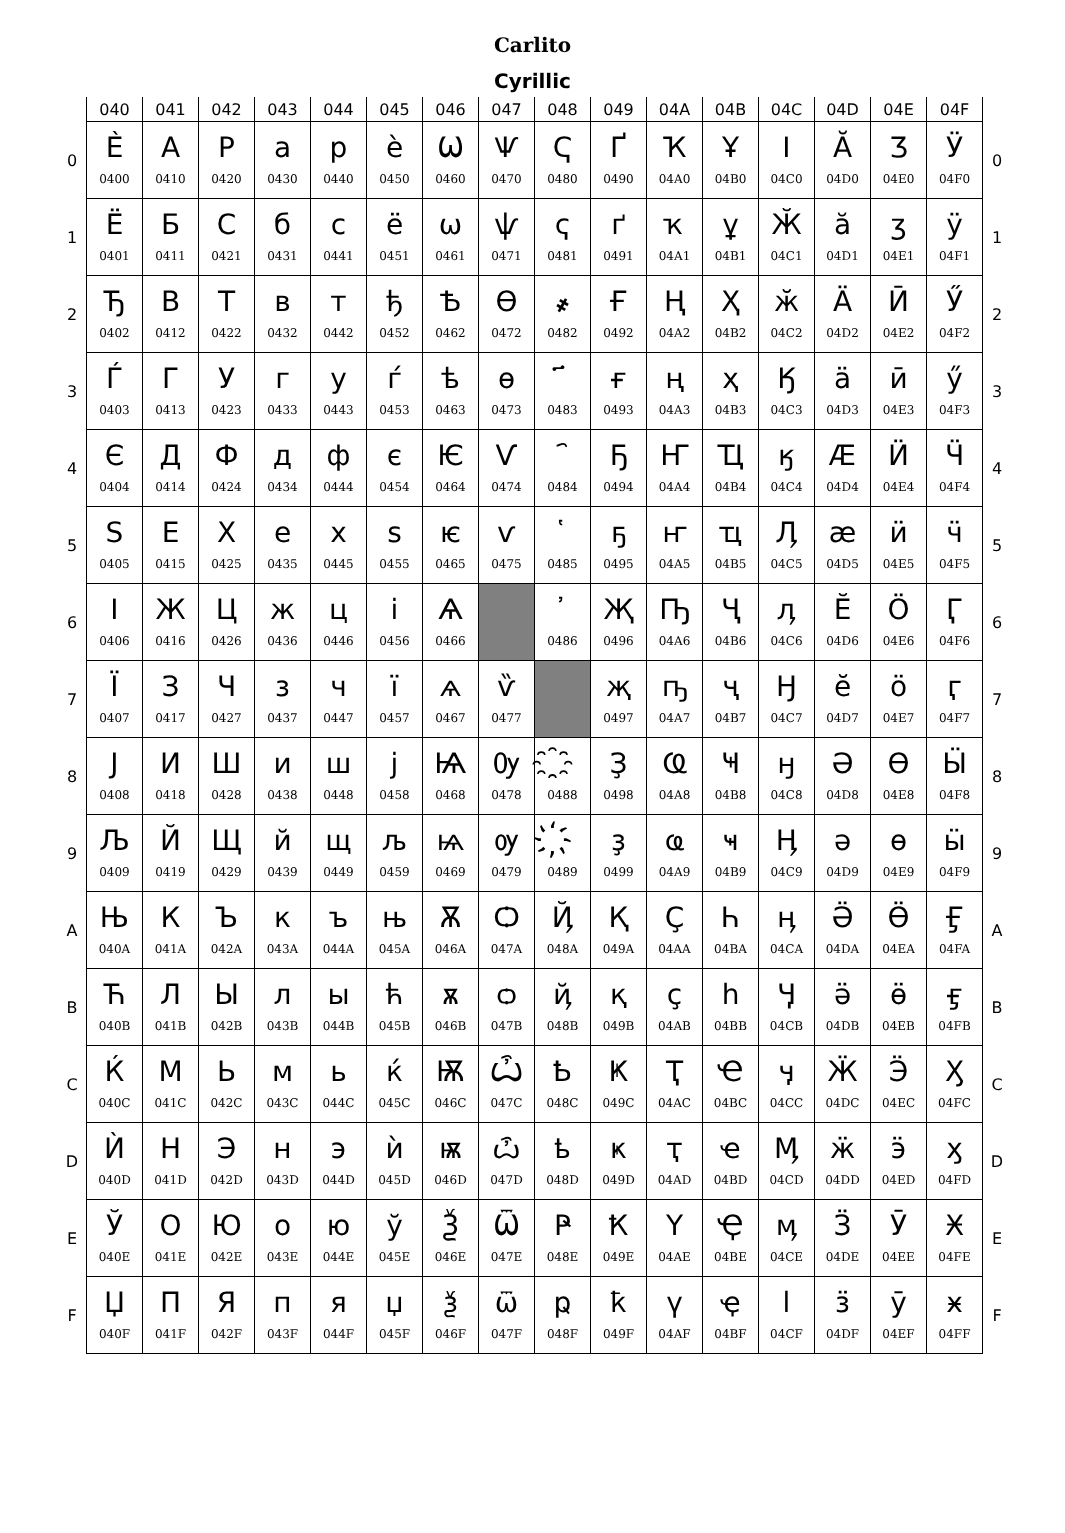Carlito
Cyrillic
| | 040 | 041 | 042 | 043 | 044 | 045 | 046 | 047 | 048 | 049 | 04A | 04B | 04C | 04D | 04E | 04F | |
| 0 | Ѐ 0400 | А 0410 | Р 0420 | а 0430 | р 0440 | ѐ 0450 | Ѡ 0460 | Ѱ 0470 | Ҁ 0480 | Ґ 0490 | Ҡ 04A0 | Ұ 04B0 | Ӏ 04C0 | Ӑ 04D0 | Ӡ 04E0 | Ӱ 04F0 | 0 |
| 1 | Ё 0401 | Б 0411 | С 0421 | б 0431 | с 0441 | ё 0451 | ѡ 0461 | ѱ 0471 | ҁ 0481 | ґ 0491 | ҡ 04A1 | ұ 04B1 | Ӂ 04C1 | ӑ 04D1 | ӡ 04E1 | ӱ 04F1 | 1 |
| 2 | Ђ 0402 | В 0412 | Т 0422 | в 0432 | т 0442 | ђ 0452 | Ѣ 0462 | Ѳ 0472 | ҂ 0482 | Ғ 0492 | Ң 04A2 | Ҳ 04B2 | ӂ 04C2 | Ӓ 04D2 | Ӣ 04E2 | Ӳ 04F2 | 2 |
| 3 | Ѓ 0403 | Г 0413 | У 0423 | г 0433 | у 0443 | ѓ 0453 | ѣ 0463 | ѳ 0473 | ҃ 0483 | ғ 0493 | ң 04A3 | ҳ 04B3 | Ӄ 04C3 | ӓ 04D3 | ӣ 04E3 | ӳ 04F3 | 3 |
| 4 | Є 0404 | Д 0414 | Ф 0424 | д 0434 | ф 0444 | є 0454 | Ѥ 0464 | Ѵ 0474 | ҄ 0484 | Ҕ 0494 | Ҥ 04A4 | Ҵ 04B4 | ӄ 04C4 | Ӕ 04D4 | Ӥ 04E4 | Ӵ 04F4 | 4 |
| 5 | Ѕ 0405 | Е 0415 | Х 0425 | е 0435 | х 0445 | ѕ 0455 | ѥ 0465 | ѵ 0475 | ҅ 0485 | ҕ 0495 | ҥ 04A5 | ҵ 04B5 | Ӆ 04C5 | ӕ 04D5 | ӥ 04E5 | ӵ 04F5 | 5 |
| 6 | І 0406 | Ж 0416 | Ц 0426 | ж 0436 | ц 0446 | і 0456 | Ѧ 0466 | | ҆ 0486 | Җ 0496 | Ҧ 04A6 | Ҷ 04B6 | ӆ 04C6 | Ӗ 04D6 | Ӧ 04E6 | Ӷ 04F6 | 6 |
| 7 | Ї 0407 | З 0417 | Ч 0427 | з 0437 | ч 0447 | ї 0457 | ѧ 0467 | ѷ 0477 | | җ 0497 | ҧ 04A7 | ҷ 04B7 | Ӈ 04C7 | ӗ 04D7 | ӧ 04E7 | ӷ 04F7 | 7 |
| 8 | Ј 0408 | И 0418 | Ш 0428 | и 0438 | ш 0448 | ј 0458 | Ѩ 0468 | Ѹ 0478 | ҈ 0488 | Ҙ 0498 | Ҩ 04A8 | Ҹ 04B8 | ӈ 04C8 | Ә 04D8 | Ө 04E8 | Ӹ 04F8 | 8 |
| 9 | Љ 0409 | Й 0419 | Щ 0429 | й 0439 | щ 0449 | љ 0459 | ѩ 0469 | ѹ 0479 | ҉ 0489 | ҙ 0499 | ҩ 04A9 | ҹ 04B9 | Ӊ 04C9 | ә 04D9 | ө 04E9 | ӹ 04F9 | 9 |
| A | Њ 040A | К 041A | Ъ 042A | к 043A | ъ 044A | њ 045A | Ѫ 046A | Ѻ 047A | Ҋ 048A | Қ 049A | Ҫ 04AA | Һ 04BA | ӊ 04CA | Ӛ 04DA | Ӫ 04EA | Ӻ 04FA | A |
| B | Ћ 040B | Л 041B | Ы 042B | л 043B | ы 044B | ћ 045B | ѫ 046B | ѻ 047B | ҋ 048B | қ 049B | ҫ 04AB | һ 04BB | Ӌ 04CB | ӛ 04DB | ӫ 04EB | ӻ 04FB | B |
| C | Ќ 040C | М 041C | Ь 042C | м 043C | ь 044C | ќ 045C | Ѭ 046C | Ѽ 047C | Ҍ 048C | Ҝ 049C | Ҭ 04AC | Ҽ 04BC | ӌ 04CC | Ӝ 04DC | Ӭ 04EC | Ӽ 04FC | C |
| D | Ѝ 040D | Н 041D | Э 042D | н 043D | э 044D | ѝ 045D | ѭ 046D | ѽ 047D | ҍ 048D | ҝ 049D | ҭ 04AD | ҽ 04BD | Ӎ 04CD | ӝ 04DD | ӭ 04ED | ӽ 04FD | D |
| E | Ў 040E | О 041E | Ю 042E | о 043E | ю 044E | ў 045E | Ѯ 046E | Ѿ 047E | Ҏ 048E | Ҟ 049E | Ү 04AE | Ҿ 04BE | ӎ 04CE | Ӟ 04DE | Ӯ 04EE | Ӿ 04FE | E |
| F | Џ 040F | П 041F | Я 042F | п 043F | я 044F | џ 045F | ѯ 046F | ѿ 047F | ҏ 048F | ҟ 049F | ү 04AF | ҿ 04BF | ӏ 04CF | ӟ 04DF | ӯ 04EF | ӿ 04FF | F |